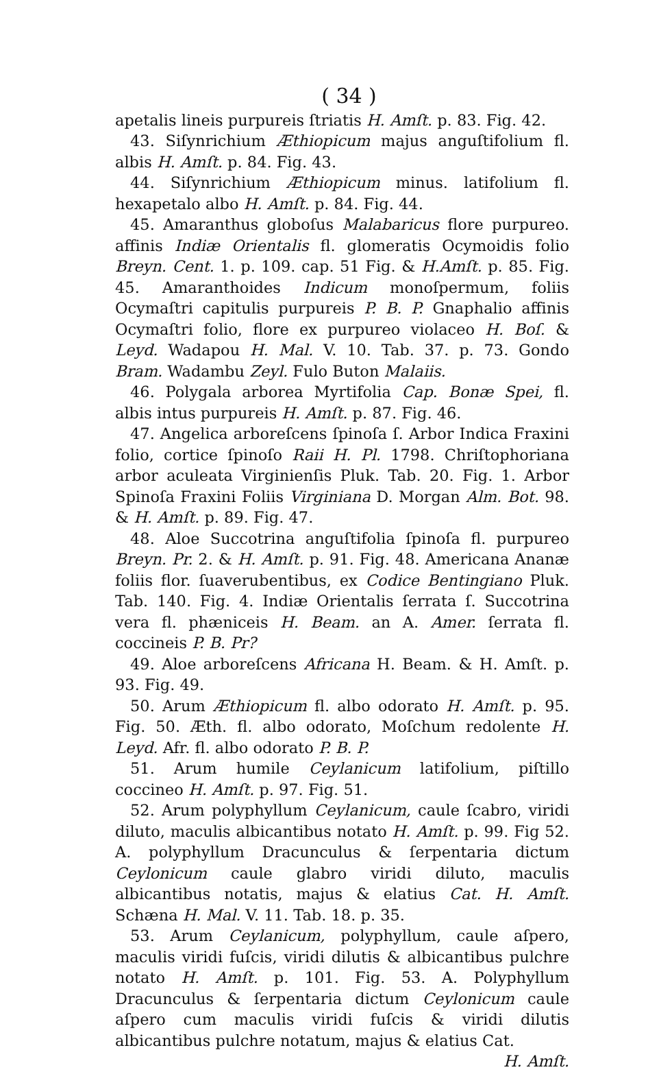( 34 )
apetalis lineis purpureis ſtriatis H. Amſt. p. 83. Fig. 42.
43. Siſynrichium Æthiopicum majus anguſtifolium fl. albis H. Amſt. p. 84. Fig. 43.
44. Siſynrichium Æthiopicum minus. latifolium fl. hexapetalo albo H. Amſt. p. 84. Fig. 44.
45. Amaranthus globoſus Malabaricus flore purpureo. affinis Indiæ Orientalis fl. glomeratis Ocymoidis folio Breyn. Cent. 1. p. 109. cap. 51 Fig. & H.Amſt. p. 85. Fig. 45. Amaranthoides Indicum monoſpermum, foliis Ocymaſtri capitulis purpureis P. B. P. Gnaphalio affinis Ocymaſtri folio, flore ex purpureo violaceo H. Boſ. & Leyd. Wadapou H. Mal. V. 10. Tab. 37. p. 73. Gondo Bram. Wadambu Zeyl. Fulo Buton Malaiis.
46. Polygala arborea Myrtifolia Cap. Bonæ Spei, fl. albis intus purpureis H. Amſt. p. 87. Fig. 46.
47. Angelica arboreſcens ſpinoſa ſ. Arbor Indica Fraxini folio, cortice ſpinoſo Raii H. Pl. 1798. Chriſtophoriana arbor aculeata Virginienſis Pluk. Tab. 20. Fig. 1. Arbor Spinoſa Fraxini Foliis Virginiana D. Morgan Alm. Bot. 98. & H. Amſt. p. 89. Fig. 47.
48. Aloe Succotrina anguſtifolia ſpinoſa fl. purpureo Breyn. Pr. 2. & H. Amſt. p. 91. Fig. 48. Americana Ananæ foliis flor. ſuaverubentibus, ex Codice Bentingiano Pluk. Tab. 140. Fig. 4. Indiæ Orientalis ſerrata ſ. Succotrina vera fl. phæniceis H. Beam. an A. Amer. ſerrata fl. coccineis P. B. Pr?
49. Aloe arboreſcens Africana H. Beam. & H. Amſt. p. 93. Fig. 49.
50. Arum Æthiopicum fl. albo odorato H. Amſt. p. 95. Fig. 50. Æth. fl. albo odorato, Moſchum redolente H. Leyd. Afr. fl. albo odorato P. B. P.
51. Arum humile Ceylanicum latifolium, piſtillo coccineo H. Amſt. p. 97. Fig. 51.
52. Arum polyphyllum Ceylanicum, caule ſcabro, viridi diluto, maculis albicantibus notato H. Amſt. p. 99. Fig 52. A. polyphyllum Dracunculus & ſerpentaria dictum Ceylonicum caule glabro viridi diluto, maculis albicantibus notatis, majus & elatius Cat. H. Amſt. Schæna H. Mal. V. 11. Tab. 18. p. 35.
53. Arum Ceylanicum, polyphyllum, caule aſpero, maculis viridi fuſcis, viridi dilutis & albicantibus pulchre notato H. Amſt. p. 101. Fig. 53. A. Polyphyllum Dracunculus & ſerpentaria dictum Ceylonicum caule aſpero cum maculis viridi fuſcis & viridi dilutis albicantibus pulchre notatum, majus & elatius Cat.
H. Amſt.